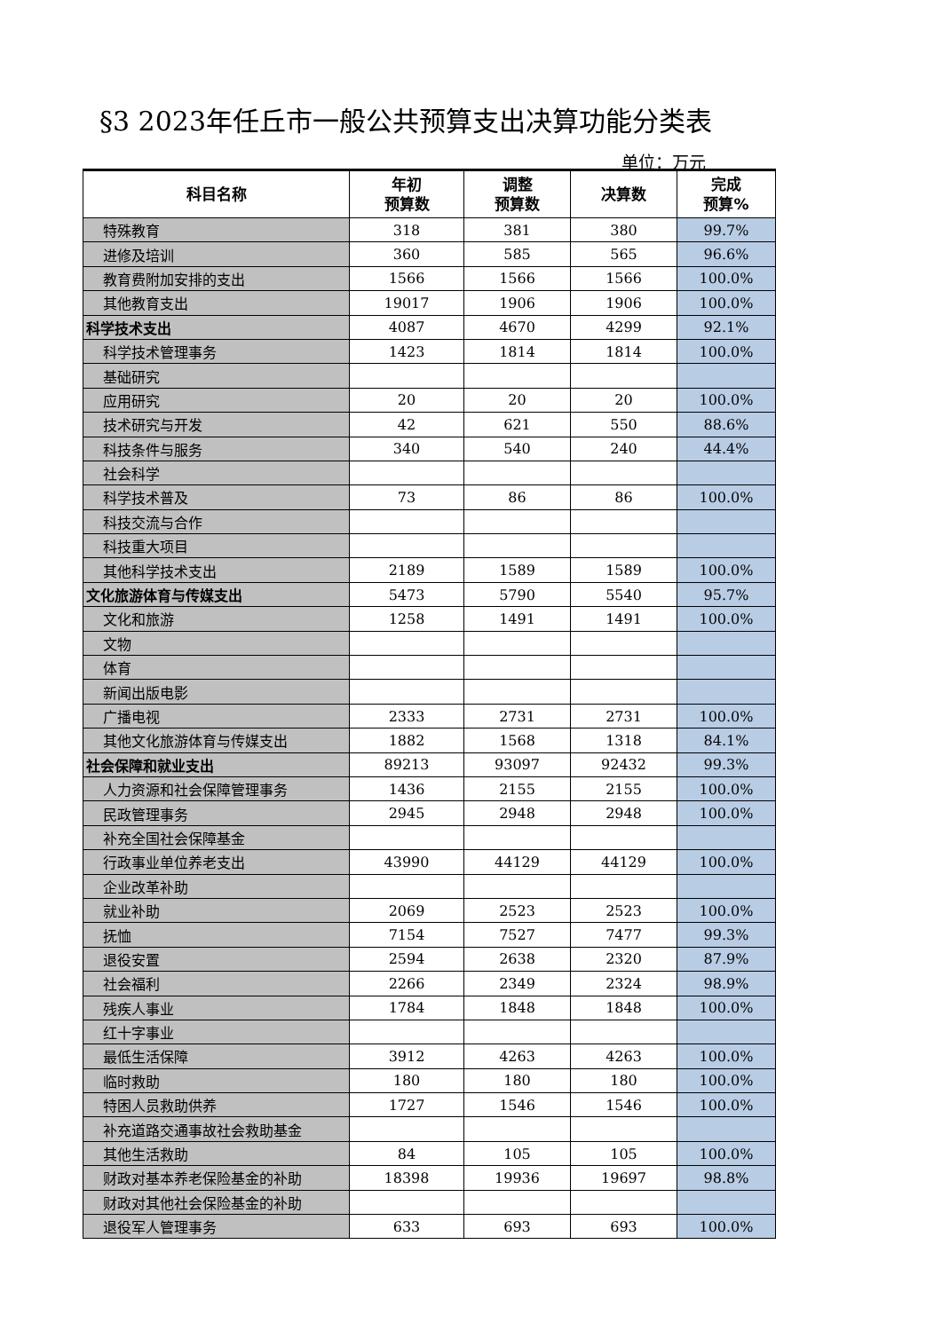§3 2023年任丘市一般公共预算支出决算功能分类表
单位：万元
| 科目名称 | 年初 预算数 | 调整 预算数 | 决算数 | 完成 预算% |
| --- | --- | --- | --- | --- |
| 特殊教育 | 318 | 381 | 380 | 99.7% |
| 进修及培训 | 360 | 585 | 565 | 96.6% |
| 教育费附加安排的支出 | 1566 | 1566 | 1566 | 100.0% |
| 其他教育支出 | 19017 | 1906 | 1906 | 100.0% |
| 科学技术支出 | 4087 | 4670 | 4299 | 92.1% |
| 科学技术管理事务 | 1423 | 1814 | 1814 | 100.0% |
| 基础研究 | | | | |
| 应用研究 | 20 | 20 | 20 | 100.0% |
| 技术研究与开发 | 42 | 621 | 550 | 88.6% |
| 科技条件与服务 | 340 | 540 | 240 | 44.4% |
| 社会科学 | | | | |
| 科学技术普及 | 73 | 86 | 86 | 100.0% |
| 科技交流与合作 | | | | |
| 科技重大项目 | | | | |
| 其他科学技术支出 | 2189 | 1589 | 1589 | 100.0% |
| 文化旅游体育与传媒支出 | 5473 | 5790 | 5540 | 95.7% |
| 文化和旅游 | 1258 | 1491 | 1491 | 100.0% |
| 文物 | | | | |
| 体育 | | | | |
| 新闻出版电影 | | | | |
| 广播电视 | 2333 | 2731 | 2731 | 100.0% |
| 其他文化旅游体育与传媒支出 | 1882 | 1568 | 1318 | 84.1% |
| 社会保障和就业支出 | 89213 | 93097 | 92432 | 99.3% |
| 人力资源和社会保障管理事务 | 1436 | 2155 | 2155 | 100.0% |
| 民政管理事务 | 2945 | 2948 | 2948 | 100.0% |
| 补充全国社会保障基金 | | | | |
| 行政事业单位养老支出 | 43990 | 44129 | 44129 | 100.0% |
| 企业改革补助 | | | | |
| 就业补助 | 2069 | 2523 | 2523 | 100.0% |
| 抚恤 | 7154 | 7527 | 7477 | 99.3% |
| 退役安置 | 2594 | 2638 | 2320 | 87.9% |
| 社会福利 | 2266 | 2349 | 2324 | 98.9% |
| 残疾人事业 | 1784 | 1848 | 1848 | 100.0% |
| 红十字事业 | | | | |
| 最低生活保障 | 3912 | 4263 | 4263 | 100.0% |
| 临时救助 | 180 | 180 | 180 | 100.0% |
| 特困人员救助供养 | 1727 | 1546 | 1546 | 100.0% |
| 补充道路交通事故社会救助基金 | | | | |
| 其他生活救助 | 84 | 105 | 105 | 100.0% |
| 财政对基本养老保险基金的补助 | 18398 | 19936 | 19697 | 98.8% |
| 财政对其他社会保险基金的补助 | | | | |
| 退役军人管理事务 | 633 | 693 | 693 | 100.0% |